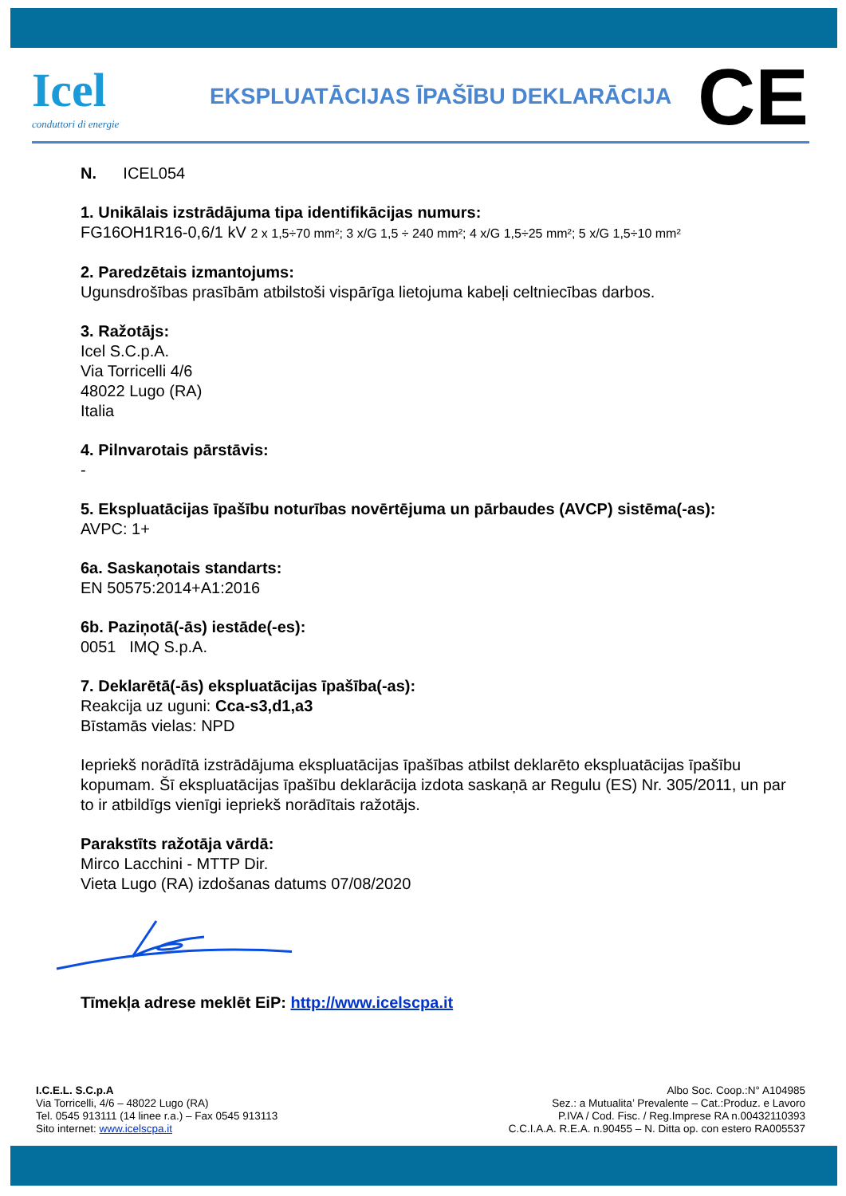Icel
conduttori di energie
EKSPLUATĀCIJAS ĪPAŠĪBU DEKLARĀCIJA
CE
N. ICEL054
1. Unikālais izstrādājuma tipa identifikācijas numurs:
FG16OH1R16-0,6/1 kV 2 x 1,5÷70 mm²; 3 x/G 1,5 ÷ 240 mm²; 4 x/G 1,5÷25 mm²; 5 x/G 1,5÷10 mm²
2. Paredzētais izmantojums:
Ugunsdrošības prasībām atbilstoši vispārīga lietojuma kabeļi celtniecības darbos.
3. Ražotājs:
Icel S.C.p.A.
Via Torricelli 4/6
48022 Lugo (RA)
Italia
4. Pilnvarotais pārstāvis:
-
5. Ekspluatācijas īpašību noturības novērtējuma un pārbaudes (AVCP) sistēma(-as):
AVPC: 1+
6a. Saskaņotais standarts:
EN 50575:2014+A1:2016
6b. Paziņotā(-ās) iestāde(-es):
0051 IMQ S.p.A.
7. Deklarētā(-ās) ekspluatācijas īpašība(-as):
Reakcija uz uguni: Cca-s3,d1,a3
Bīstamās vielas: NPD
Iepriekš norādītā izstrādājuma ekspluatācijas īpašības atbilst deklarēto ekspluatācijas īpašību kopumam. Šī ekspluatācijas īpašību deklarācija izdota saskaņā ar Regulu (ES) Nr. 305/2011, un par to ir atbildīgs vienīgi iepriekš norādītais ražotājs.
Parakstīts ražotāja vārdā:
Mirco Lacchini - MTTP Dir.
Vieta Lugo (RA) izdošanas datums 07/08/2020
Tīmekļa adrese meklēt EiP: http://www.icelscpa.it
I.C.E.L. S.C.p.A
Via Torricelli, 4/6 – 48022 Lugo (RA)
Tel. 0545 913111 (14 linee r.a.) – Fax 0545 913113
Sito internet: www.icelscpa.it
Albo Soc. Coop.:N° A104985
Sez.: a Mutualita’ Prevalente – Cat.:Produz. e Lavoro
P.IVA / Cod. Fisc. / Reg.Imprese RA n.00432110393
C.C.I.A.A. R.E.A. n.90455 – N. Ditta op. con estero RA005537